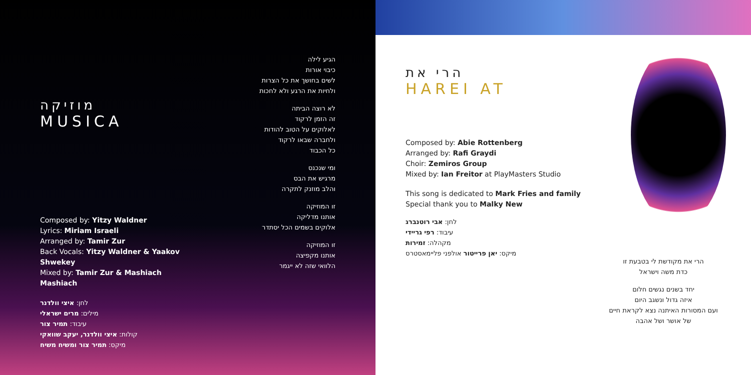מוזיקה
MUSICA
Composed by: Yitzy Waldner
Lyrics: Miriam Israeli
Arranged by: Tamir Zur
Back Vocals: Yitzy Waldner & Yaakov Shwekey
Mixed by: Tamir Zur & Mashiach Mashiach
לחן: איצי וולדנר
מילים: מרים ישראלי
עיבוד: תמיר צור
קולות: איצי וולדנר, יעקב שוואקי
מיקס: תמיר צור ומשיח משיח
הגיע לילה
כיבוי אורות
לשים בחושך את כל הצרות
ולחיות את הרגע ולא לחכות
לא רוצה הביתה
זה הזמן לרקוד
לאלוקים על הטוב להודות
ולחברה שבאו לרקוד
כל הכבוד
ומי שנכנס
מרגיש את הבס
והלב מוזנק לתקרה
זו המוזיקה
אותנו מדליקה
אלוקים בשמים הכל יסתדר
זו המוזיקה
אותנו מקפיצה
הלוואי שזה לא ייגמר
הרי את
HAREI AT
Composed by: Abie Rottenberg
Arranged by: Rafi Graydi
Choir: Zemiros Group
Mixed by: Ian Freitor at PlayMasters Studio
This song is dedicated to Mark Fries and family
Special thank you to Malky New
לחן: אבי רוטנברג
עיבוד: רפי גריידי
מקהלה: זמירות
מיקס: יאן פרייטור אולפני פליימאסטרס
הרי את מקודשת לי בטבעת זו
כדת משה וישראל
יחד בשנים נגשים חלום
איזה גדול ונשגב היום
ועם המסורות האיתנה נצא לקראת חיים
של אושר ושל אהבה